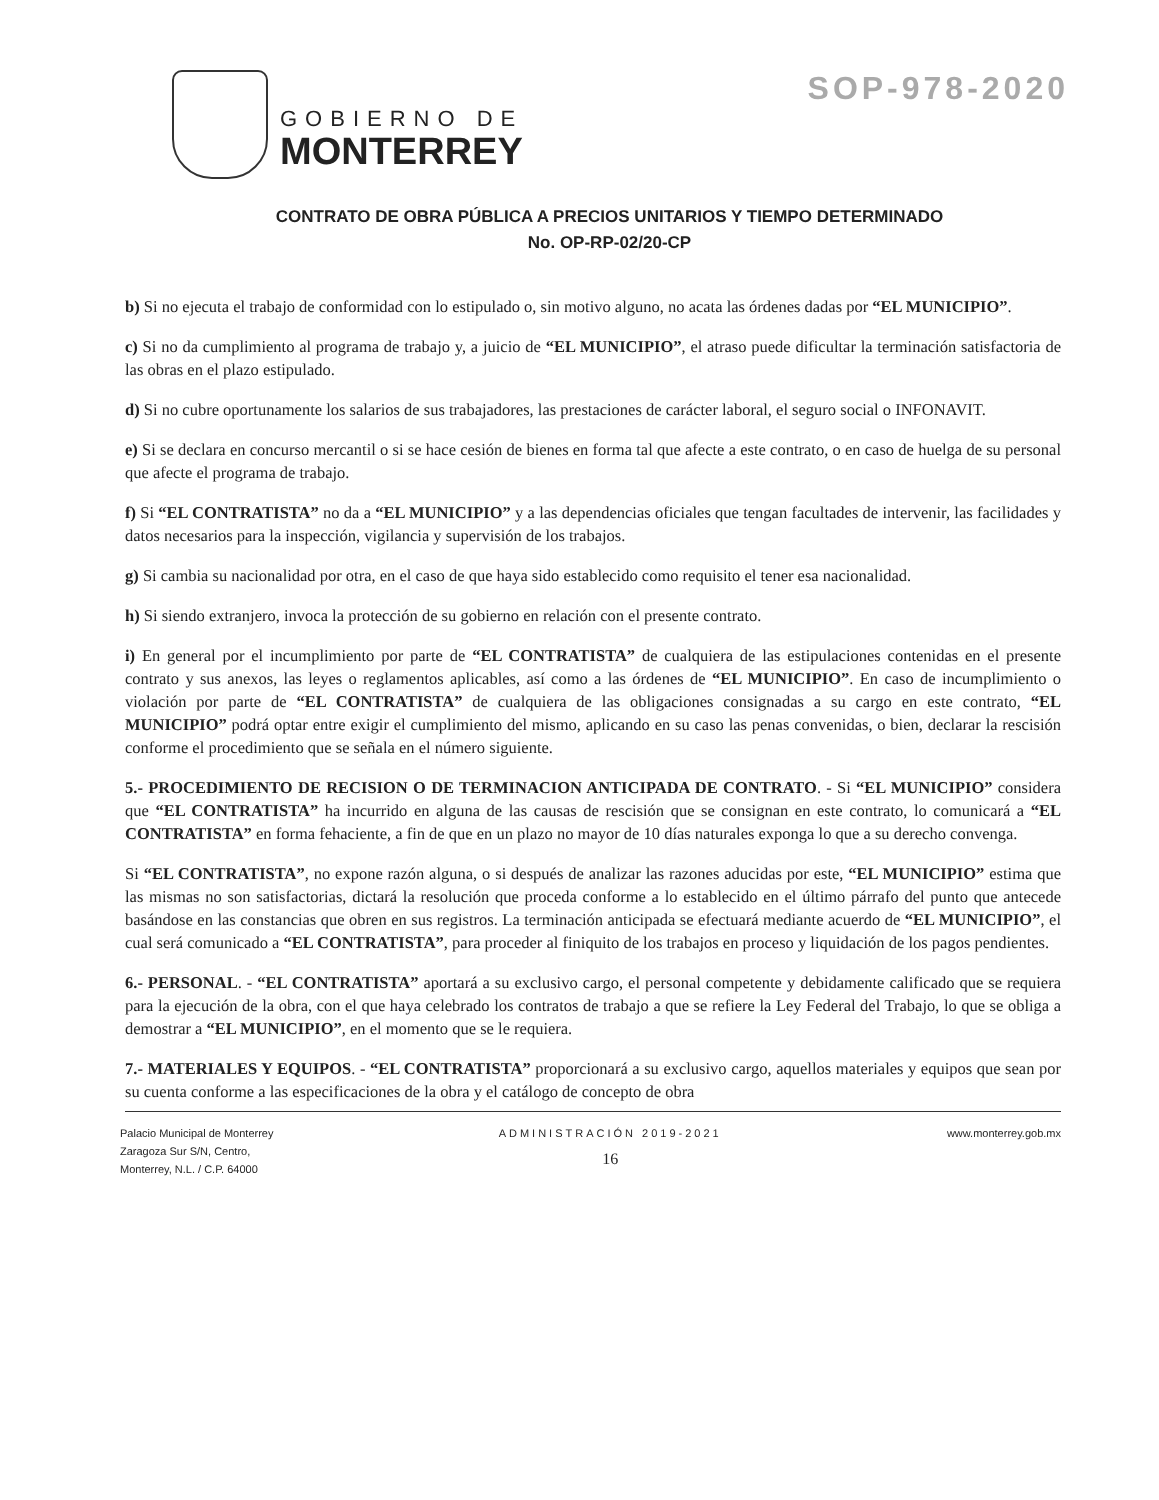SOP-978-2020
GOBIERNO DE
MONTERREY
CONTRATO DE OBRA PÚBLICA A PRECIOS UNITARIOS Y TIEMPO DETERMINADO
No. OP-RP-02/20-CP
b) Si no ejecuta el trabajo de conformidad con lo estipulado o, sin motivo alguno, no acata las órdenes dadas por “EL MUNICIPIO”.
c) Si no da cumplimiento al programa de trabajo y, a juicio de “EL MUNICIPIO”, el atraso puede dificultar la terminación satisfactoria de las obras en el plazo estipulado.
d) Si no cubre oportunamente los salarios de sus trabajadores, las prestaciones de carácter laboral, el seguro social o INFONAVIT.
e) Si se declara en concurso mercantil o si se hace cesión de bienes en forma tal que afecte a este contrato, o en caso de huelga de su personal que afecte el programa de trabajo.
f) Si “EL CONTRATISTA” no da a “EL MUNICIPIO” y a las dependencias oficiales que tengan facultades de intervenir, las facilidades y datos necesarios para la inspección, vigilancia y supervisión de los trabajos.
g) Si cambia su nacionalidad por otra, en el caso de que haya sido establecido como requisito el tener esa nacionalidad.
h) Si siendo extranjero, invoca la protección de su gobierno en relación con el presente contrato.
i) En general por el incumplimiento por parte de “EL CONTRATISTA” de cualquiera de las estipulaciones contenidas en el presente contrato y sus anexos, las leyes o reglamentos aplicables, así como a las órdenes de “EL MUNICIPIO”. En caso de incumplimiento o violación por parte de “EL CONTRATISTA” de cualquiera de las obligaciones consignadas a su cargo en este contrato, “EL MUNICIPIO” podrá optar entre exigir el cumplimiento del mismo, aplicando en su caso las penas convenidas, o bien, declarar la rescisión conforme el procedimiento que se señala en el número siguiente.
5.- PROCEDIMIENTO DE RECISION O DE TERMINACION ANTICIPADA DE CONTRATO. - Si “EL MUNICIPIO” considera que “EL CONTRATISTA” ha incurrido en alguna de las causas de rescisión que se consignan en este contrato, lo comunicará a “EL CONTRATISTA” en forma fehaciente, a fin de que en un plazo no mayor de 10 días naturales exponga lo que a su derecho convenga.
Si “EL CONTRATISTA”, no expone razón alguna, o si después de analizar las razones aducidas por este, “EL MUNICIPIO” estima que las mismas no son satisfactorias, dictará la resolución que proceda conforme a lo establecido en el último párrafo del punto que antecede basándose en las constancias que obren en sus registros. La terminación anticipada se efectuará mediante acuerdo de “EL MUNICIPIO”, el cual será comunicado a “EL CONTRATISTA”, para proceder al finiquito de los trabajos en proceso y liquidación de los pagos pendientes.
6.- PERSONAL. - “EL CONTRATISTA” aportará a su exclusivo cargo, el personal competente y debidamente calificado que se requiera para la ejecución de la obra, con el que haya celebrado los contratos de trabajo a que se refiere la Ley Federal del Trabajo, lo que se obliga a demostrar a “EL MUNICIPIO”, en el momento que se le requiera.
7.- MATERIALES Y EQUIPOS. - “EL CONTRATISTA” proporcionará a su exclusivo cargo, aquellos materiales y equipos que sean por su cuenta conforme a las especificaciones de la obra y el catálogo de concepto de obra
Palacio Municipal de Monterrey
Zaragoza Sur S/N, Centro,
Monterrey, N.L. / C.P. 64000
ADMINISTRACIÓN 2019-2021
16
www.monterrey.gob.mx